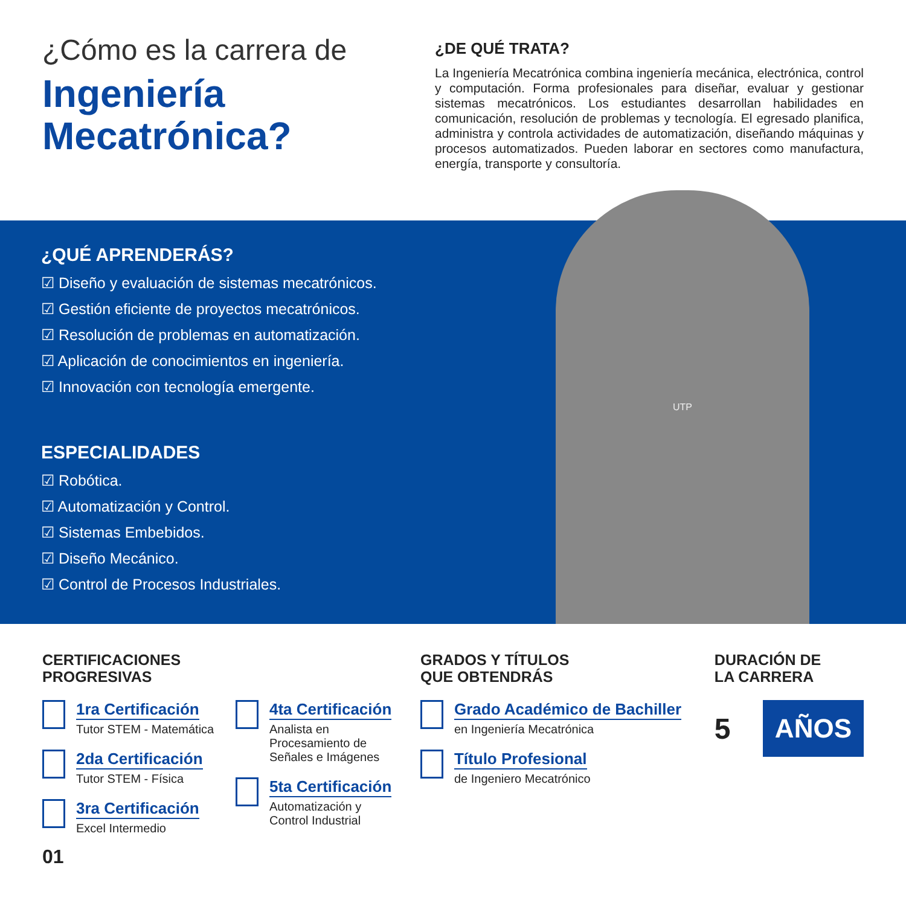¿Cómo es la carrera de
Ingeniería Mecatrónica?
¿DE QUÉ TRATA?
La Ingeniería Mecatrónica combina ingeniería mecánica, electrónica, control y computación. Forma profesionales para diseñar, evaluar y gestionar sistemas mecatrónicos. Los estudiantes desarrollan habilidades en comunicación, resolución de problemas y tecnología. El egresado planifica, administra y controla actividades de automatización, diseñando máquinas y procesos automatizados. Pueden laborar en sectores como manufactura, energía, transporte y consultoría.
UTP
¿QUÉ APRENDERÁS?
☑ Diseño y evaluación de sistemas mecatrónicos.
☑ Gestión eficiente de proyectos mecatrónicos.
☑ Resolución de problemas en automatización.
☑ Aplicación de conocimientos en ingeniería.
☑ Innovación con tecnología emergente.
ESPECIALIDADES
☑ Robótica.
☑ Automatización y Control.
☑ Sistemas Embebidos.
☑ Diseño Mecánico.
☑ Control de Procesos Industriales.
CERTIFICACIONES
PROGRESIVAS
1ra Certificación
Tutor STEM - Matemática
2da Certificación
Tutor STEM - Física
3ra Certificación
Excel Intermedio
4ta Certificación
Analista en
Procesamiento de
Señales e Imágenes
5ta Certificación
Automatización y
Control Industrial
GRADOS Y TÍTULOS
QUE OBTENDRÁS
Grado Académico de Bachiller
en Ingeniería Mecatrónica
Título Profesional
de Ingeniero Mecatrónico
DURACIÓN DE
LA CARRERA
5
AÑOS
01